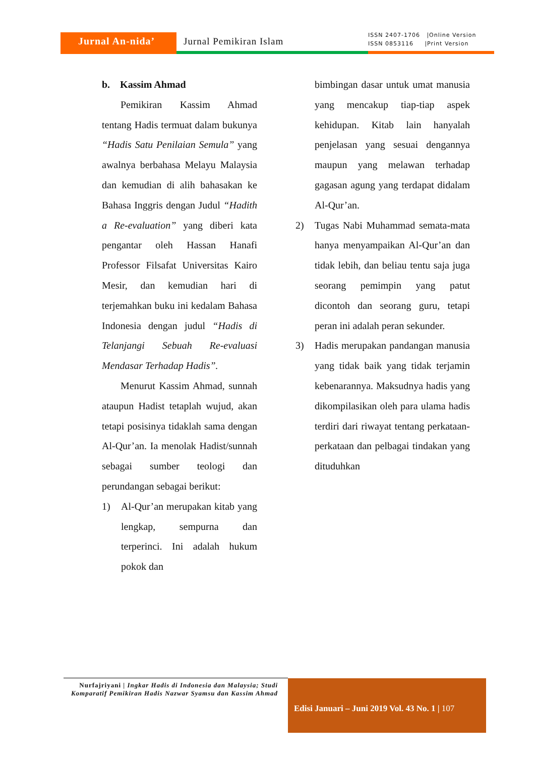Jurnal An-nida’ Jurnal Pemikiran Islam
ISSN 2407-1706 |Online Version ISSN 0853116 |Print Version
b. Kassim Ahmad
Pemikiran Kassim Ahmad tentang Hadis termuat dalam bukunya “Hadis Satu Penilaian Semula” yang awalnya berbahasa Melayu Malaysia dan kemudian di alih bahasakan ke Bahasa Inggris dengan Judul “Hadith a Re-evaluation” yang diberi kata pengantar oleh Hassan Hanafi Professor Filsafat Universitas Kairo Mesir, dan kemudian hari di terjemahkan buku ini kedalam Bahasa Indonesia dengan judul “Hadis di Telanjangi Sebuah Re-evaluasi Mendasar Terhadap Hadis”.
Menurut Kassim Ahmad, sunnah ataupun Hadist tetaplah wujud, akan tetapi posisinya tidaklah sama dengan Al-Qur’an. Ia menolak Hadist/sunnah sebagai sumber teologi dan perundangan sebagai berikut:
1) Al-Qur’an merupakan kitab yang lengkap, sempurna dan terperinci. Ini adalah hukum pokok dan
bimbingan dasar untuk umat manusia yang mencakup tiap-tiap aspek kehidupan. Kitab lain hanyalah penjelasan yang sesuai dengannya maupun yang melawan terhadap gagasan agung yang terdapat didalam Al-Qur’an.
2) Tugas Nabi Muhammad semata-mata hanya menyampaikan Al-Qur’an dan tidak lebih, dan beliau tentu saja juga seorang pemimpin yang patut dicontoh dan seorang guru, tetapi peran ini adalah peran sekunder.
3) Hadis merupakan pandangan manusia yang tidak baik yang tidak terjamin kebenarannya. Maksudnya hadis yang dikompilasikan oleh para ulama hadis terdiri dari riwayat tentang perkataan-perkataan dan pelbagai tindakan yang dituduhkan
Nurfajriyani | Ingkar Hadis di Indonesia dan Malaysia; Studi Komparatif Pemikiran Hadis Nazwar Syamsu dan Kassim Ahmad
Edisi Januari – Juni 2019 Vol. 43 No. 1 | 107